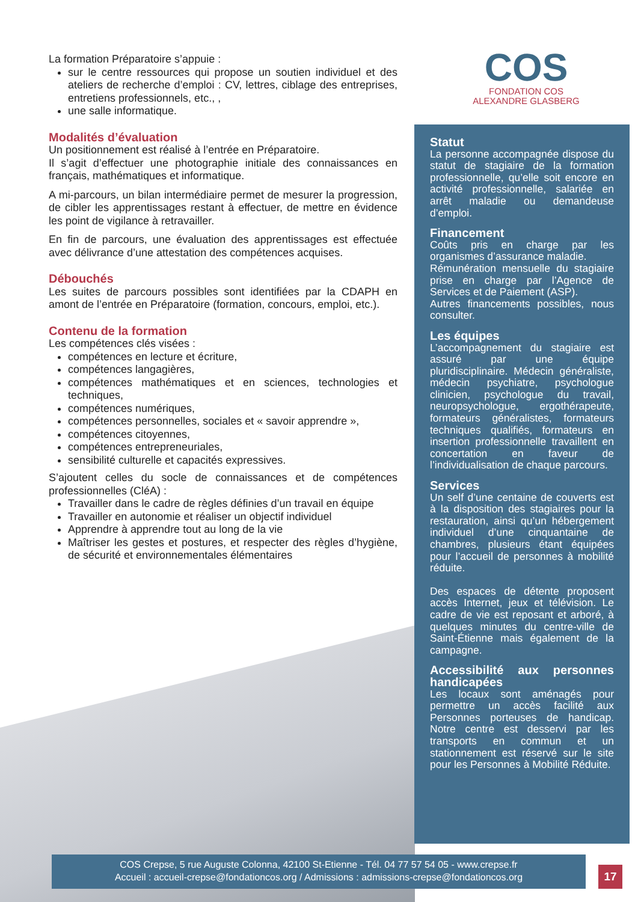COS
FONDATION COS
ALEXANDRE GLASBERG
La formation Préparatoire s’appuie :
sur le centre ressources qui propose un soutien individuel et des ateliers de recherche d’emploi : CV, lettres, ciblage des entreprises, entretiens professionnels, etc., ,
une salle informatique.
Modalités d’évaluation
Un positionnement est réalisé à l’entrée en Préparatoire.
Il s’agit d’effectuer une photographie initiale des connaissances en français, mathématiques et informatique.
A mi-parcours, un bilan intermédiaire permet de mesurer la progression, de cibler les apprentissages restant à effectuer, de mettre en évidence les point de vigilance à retravailler.
En fin de parcours, une évaluation des apprentissages est effectuée avec délivrance d’une attestation des compétences acquises.
Débouchés
Les suites de parcours possibles sont identifiées par la CDAPH en amont de l’entrée en Préparatoire (formation, concours, emploi, etc.).
Contenu de la formation
Les compétences clés visées :
compétences en lecture et écriture,
compétences langagières,
compétences mathématiques et en sciences, technologies et techniques,
compétences numériques,
compétences personnelles, sociales et « savoir apprendre »,
compétences citoyennes,
compétences entrepreneuriales,
sensibilité culturelle et capacités expressives.
S’ajoutent celles du socle de connaissances et de compétences professionnelles (CléA) :
Travailler dans le cadre de règles définies d’un travail en équipe
Travailler en autonomie et réaliser un objectif individuel
Apprendre à apprendre tout au long de la vie
Maîtriser les gestes et postures, et respecter des règles d’hygiène, de sécurité et environnementales élémentaires
Statut
La personne accompagnée dispose du statut de stagiaire de la formation professionnelle, qu’elle soit encore en activité professionnelle, salariée en arrêt maladie ou demandeuse d’emploi.
Financement
Coûts pris en charge par les organismes d’assurance maladie.
Rémunération mensuelle du stagiaire prise en charge par l’Agence de Services et de Paiement (ASP).
Autres financements possibles, nous consulter.
Les équipes
L’accompagnement du stagiaire est assuré par une équipe pluridisciplinaire. Médecin généraliste, médecin psychiatre, psychologue clinicien, psychologue du travail, neuropsychologue, ergothérapeute, formateurs généralistes, formateurs techniques qualifiés, formateurs en insertion professionnelle travaillent en concertation en faveur de l’individualisation de chaque parcours.
Services
Un self d’une centaine de couverts est à la disposition des stagiaires pour la restauration, ainsi qu’un hébergement individuel d’une cinquantaine de chambres, plusieurs étant équipées pour l’accueil de personnes à mobilité réduite.
Des espaces de détente proposent accès Internet, jeux et télévision. Le cadre de vie est reposant et arboré, à quelques minutes du centre-ville de Saint-Étienne mais également de la campagne.
Accessibilité aux personnes handicapées
Les locaux sont aménagés pour permettre un accès facilité aux Personnes porteuses de handicap. Notre centre est desservi par les transports en commun et un stationnement est réservé sur le site pour les Personnes à Mobilité Réduite.
COS Crepse, 5 rue Auguste Colonna, 42100 St-Etienne - Tél. 04 77 57 54 05 - www.crepse.fr
Accueil : accueil-crepse@fondationcos.org / Admissions : admissions-crepse@fondationcos.org
17